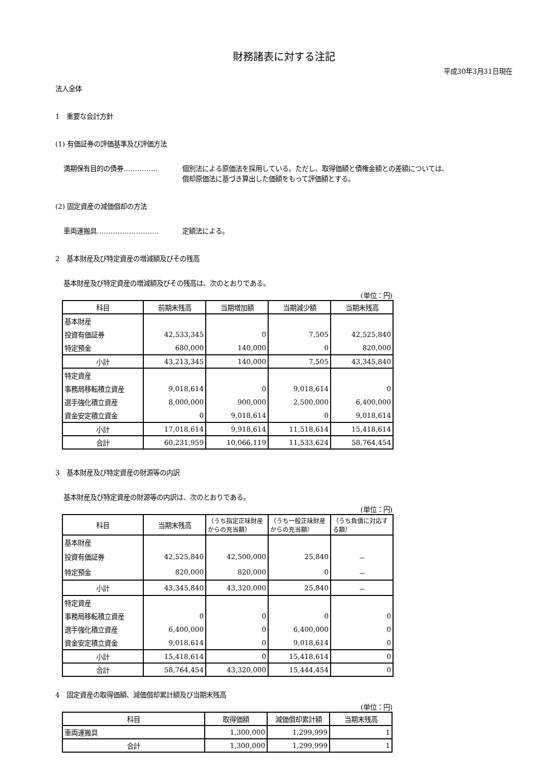財務諸表に対する注記
平成30年3月31日現在
法人全体
1　重要な会計方針
(1) 有価証券の評価基準及び評価方法
満期保有目的の債券…………… 個別法による原価法を採用している。ただし、取得価額と債権金額との差額については、
償却原価法に基づき算出した価額をもって評価額とする。
(2) 固定資産の減価償却の方法
車両運搬具……………………… 定額法による。
2　基本財産及び特定資産の増減額及びその残高
基本財産及び特定資産の増減額及びその残高は、次のとおりである。
(単位：円)
| 科目 | 前期末残高 | 当期増加額 | 当期減少額 | 当期末残高 |
| --- | --- | --- | --- | --- |
| 基本財産 | | | | |
| 投資有価証券 | 42,533,345 | 0 | 7,505 | 42,525,840 |
| 特定預金 | 680,000 | 140,000 | 0 | 820,000 |
| 小計 | 43,213,345 | 140,000 | 7,505 | 43,345,840 |
| 特定資産 | | | | |
| 事務局移転積立資産 | 9,018,614 | 0 | 9,018,614 | 0 |
| 選手強化積立資産 | 8,000,000 | 900,000 | 2,500,000 | 6,400,000 |
| 資金安定積立資金 | 0 | 9,018,614 | 0 | 9,018,614 |
| 小計 | 17,018,614 | 9,918,614 | 11,518,614 | 15,418,614 |
| 合計 | 60,231,959 | 10,066,119 | 11,533,624 | 58,764,454 |
3　基本財産及び特定資産の財源等の内訳
基本財産及び特定資産の財源等の内訳は、次のとおりである。
(単位：円)
| 科目 | 当期末残高 | （うち指定正味財産からの充当額） | （うち一般正味財産からの充当額） | （うち負債に対応する額） |
| --- | --- | --- | --- | --- |
| 基本財産 | | | | |
| 投資有価証券 | 42,525,840 | 42,500,000 | 25,840 | － |
| 特定預金 | 820,000 | 820,000 | 0 | － |
| 小計 | 43,345,840 | 43,320,000 | 25,840 | － |
| 特定資産 | | | | |
| 事務局移転積立資産 | 0 | 0 | 0 | 0 |
| 選手強化積立資産 | 6,400,000 | 0 | 6,400,000 | 0 |
| 資金安定積立資金 | 9,018,614 | 0 | 9,018,614 | 0 |
| 小計 | 15,418,614 | 0 | 15,418,614 | 0 |
| 合計 | 58,764,454 | 43,320,000 | 15,444,454 | 0 |
4　固定資産の取得価額、減価償却累計額及び当期末残高
(単位：円)
| 科目 | 取得価額 | 減価償却累計額 | 当期末残高 |
| --- | --- | --- | --- |
| 車両運搬具 | 1,300,000 | 1,299,999 | 1 |
| 合計 | 1,300,000 | 1,299,999 | 1 |